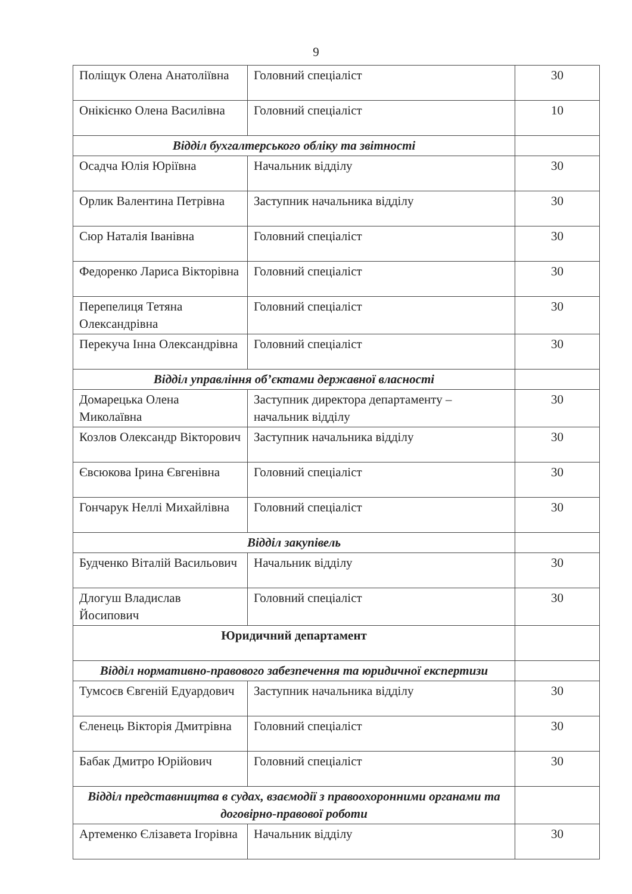9
| Поліщук Олена Анатоліївна | Головний спеціаліст | 30 |
| Онікієнко Олена Василівна | Головний спеціаліст | 10 |
| Відділ бухгалтерського обліку та звітності | | |
| Осадча Юлія Юріївна | Начальник відділу | 30 |
| Орлик Валентина Петрівна | Заступник начальника відділу | 30 |
| Сюр Наталія Іванівна | Головний спеціаліст | 30 |
| Федоренко Лариса Вікторівна | Головний спеціаліст | 30 |
| Перепелиця Тетяна Олександрівна | Головний спеціаліст | 30 |
| Перекуча Інна Олександрівна | Головний спеціаліст | 30 |
| Відділ управління об’єктами державної власності | | |
| Домарецька Олена Миколаївна | Заступник директора департаменту – начальник відділу | 30 |
| Козлов Олександр Вікторович | Заступник начальника відділу | 30 |
| Євсюкова Ірина Євгенівна | Головний спеціаліст | 30 |
| Гончарук Неллі Михайлівна | Головний спеціаліст | 30 |
| Відділ закупівель | | |
| Будченко Віталій Васильович | Начальник відділу | 30 |
| Длогуш Владислав Йосипович | Головний спеціаліст | 30 |
| Юридичний департамент | | |
| Відділ нормативно-правового забезпечення та юридичної експертизи | | |
| Тумсоєв Євгеній Едуардович | Заступник начальника відділу | 30 |
| Єленець Вікторія Дмитрівна | Головний спеціаліст | 30 |
| Бабак Дмитро Юрійович | Головний спеціаліст | 30 |
| Відділ представництва в судах, взаємодії з правоохоронними органами та договірно-правової роботи | | |
| Артеменко Єлізавета Ігорівна | Начальник відділу | 30 |